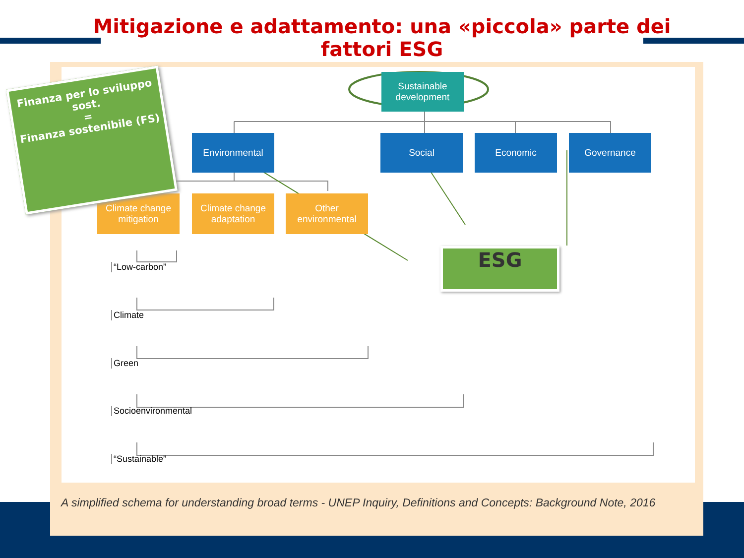Mitigazione e adattamento: una «piccola» parte dei fattori ESG
Sustainable development
Environmental Social Economic Governance
Climate change mitigation
Climate change adaptation
Other environmental
“Low-carbon”
Climate
Green
Socioenvironmental
“Sustainable”
A simplified schema for understanding broad terms - UNEP Inquiry, Definitions and Concepts: Background Note, 2016
ESG
Finanza per lo sviluppo sost.
=
Finanza sostenibile (FS)